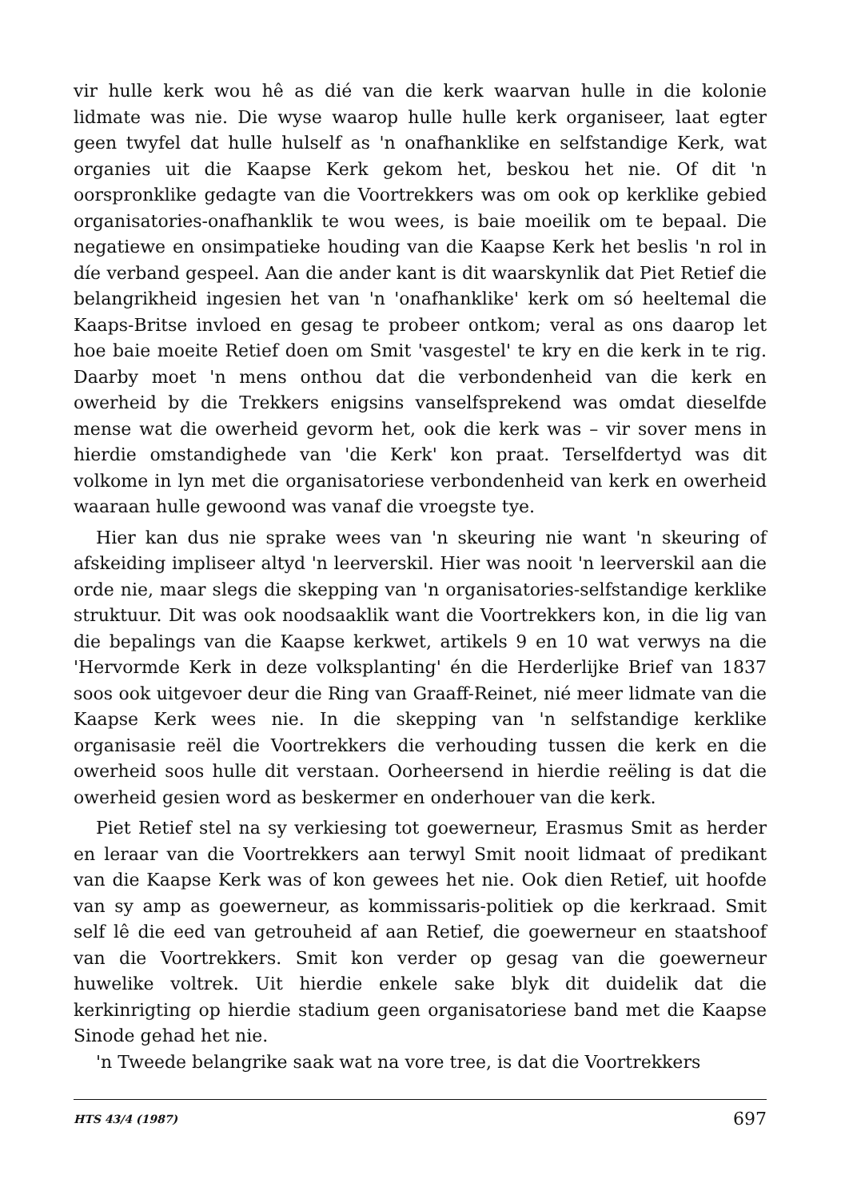vir hulle kerk wou hê as dié van die kerk waarvan hulle in die kolonie lidmate was nie. Die wyse waarop hulle hulle kerk organiseer, laat egter geen twyfel dat hulle hulself as 'n onafhanklike en selfstandige Kerk, wat organies uit die Kaapse Kerk gekom het, beskou het nie. Of dit 'n oorspronklike gedagte van die Voortrekkers was om ook op kerklike gebied organisatories-onafhanklik te wou wees, is baie moeilik om te bepaal. Die negatiewe en onsimpatieke houding van die Kaapse Kerk het beslis 'n rol in díe verband gespeel. Aan die ander kant is dit waarskynlik dat Piet Retief die belangrikheid ingesien het van 'n 'onafhanklike' kerk om só heeltemal die Kaaps-Britse invloed en gesag te probeer ontkom; veral as ons daarop let hoe baie moeite Retief doen om Smit 'vasgestel' te kry en die kerk in te rig. Daarby moet 'n mens onthou dat die verbondenheid van die kerk en owerheid by die Trekkers enigsins vanselfsprekend was omdat dieselfde mense wat die owerheid gevorm het, ook die kerk was – vir sover mens in hierdie omstandighede van 'die Kerk' kon praat. Terselfdertyd was dit volkome in lyn met die organisatoriese verbondenheid van kerk en owerheid waaraan hulle gewoond was vanaf die vroegste tye.
Hier kan dus nie sprake wees van 'n skeuring nie want 'n skeuring of afskeiding impliseer altyd 'n leerverskil. Hier was nooit 'n leerverskil aan die orde nie, maar slegs die skepping van 'n organisatories-selfstandige kerklike struktuur. Dit was ook noodsaaklik want die Voortrekkers kon, in die lig van die bepalings van die Kaapse kerkwet, artikels 9 en 10 wat verwys na die 'Hervormde Kerk in deze volksplanting' én die Herderlijke Brief van 1837 soos ook uitgevoer deur die Ring van Graaff-Reinet, nié meer lidmate van die Kaapse Kerk wees nie. In die skepping van 'n selfstandige kerklike organisasie reël die Voortrekkers die verhouding tussen die kerk en die owerheid soos hulle dit verstaan. Oorheersend in hierdie reëling is dat die owerheid gesien word as beskermer en onderhouer van die kerk.
Piet Retief stel na sy verkiesing tot goewerneur, Erasmus Smit as herder en leraar van die Voortrekkers aan terwyl Smit nooit lidmaat of predikant van die Kaapse Kerk was of kon gewees het nie. Ook dien Retief, uit hoofde van sy amp as goewerneur, as kommissaris-politiek op die kerkraad. Smit self lê die eed van getrouheid af aan Retief, die goewerneur en staatshoof van die Voortrekkers. Smit kon verder op gesag van die goewerneur huwelike voltrek. Uit hierdie enkele sake blyk dit duidelik dat die kerkinrigting op hierdie stadium geen organisatoriese band met die Kaapse Sinode gehad het nie.
'n Tweede belangrike saak wat na vore tree, is dat die Voortrekkers
HTS 43/4 (1987) 697